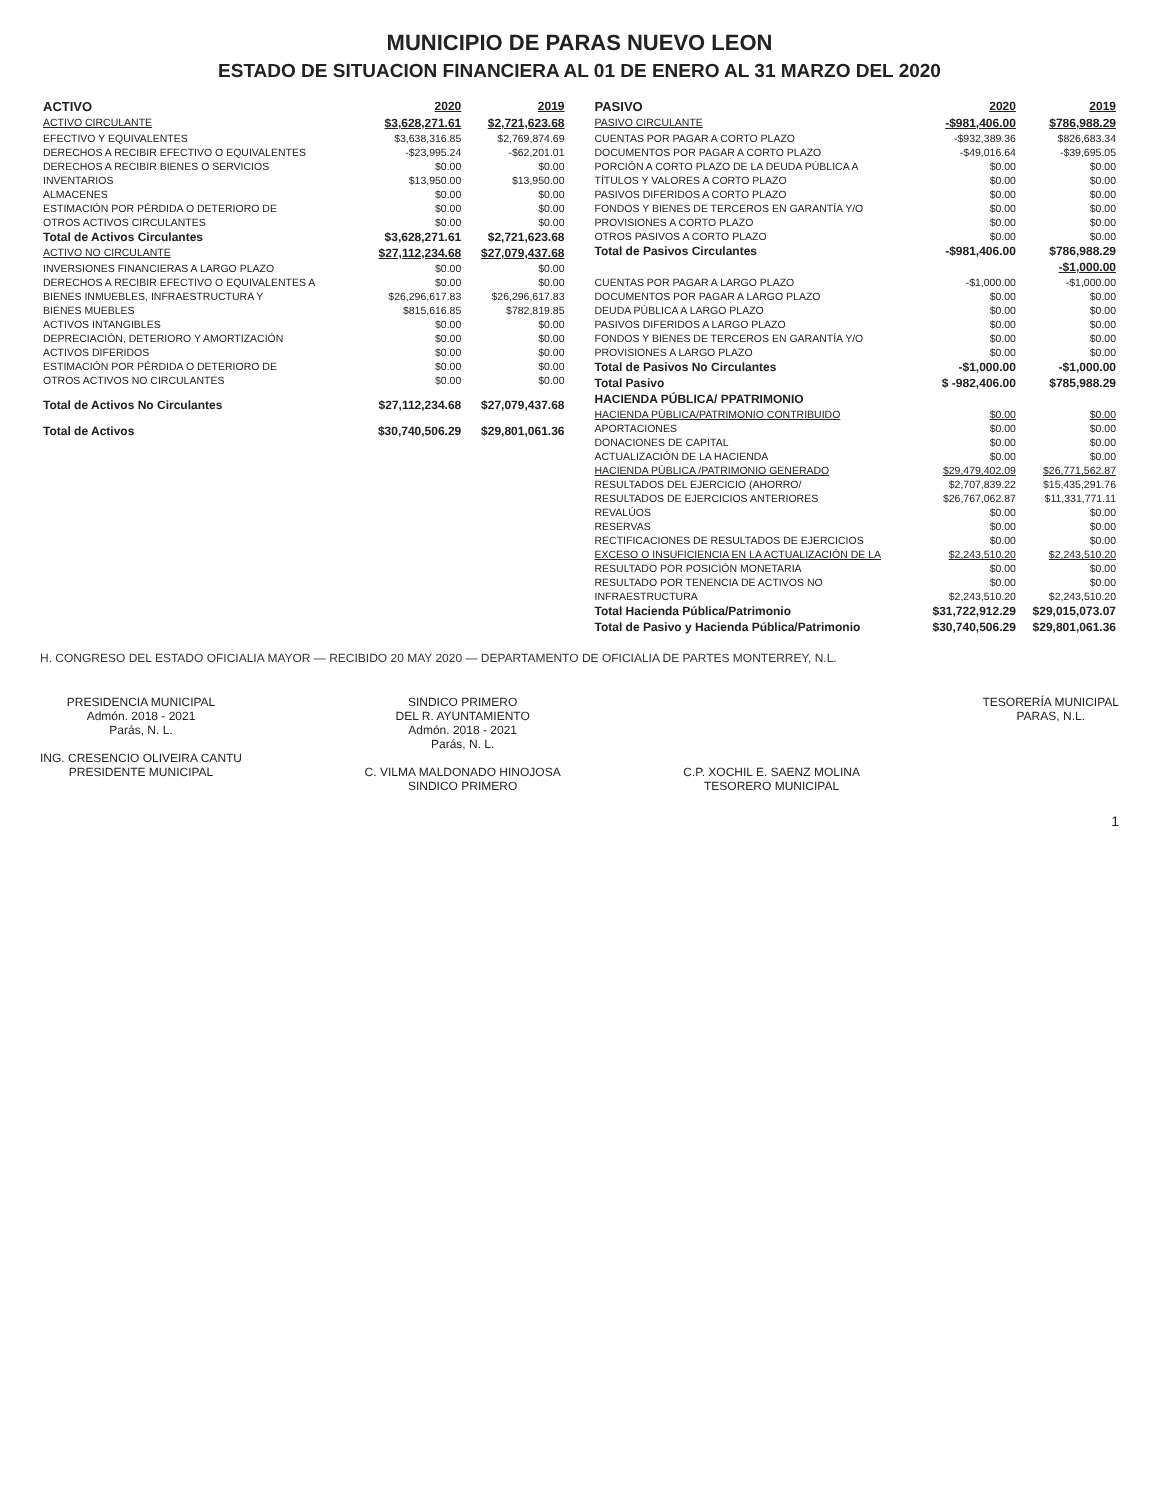MUNICIPIO DE PARAS NUEVO LEON
ESTADO DE SITUACION FINANCIERA AL 01 DE ENERO AL 31 MARZO DEL 2020
| ACTIVO | 2020 | 2019 |
| ACTIVO CIRCULANTE | $3,628,271.61 | $2,721,623.68 |
| EFECTIVO Y EQUIVALENTES | $3,638,316.85 | $2,769,874.69 |
| DERECHOS A RECIBIR EFECTIVO O EQUIVALENTES | -$23,995.24 | -$62,201.01 |
| DERECHOS A RECIBIR BIENES O SERVICIOS | $0.00 | $0.00 |
| INVENTARIOS | $13,950.00 | $13,950.00 |
| ALMACENES | $0.00 | $0.00 |
| ESTIMACIÓN POR PÉRDIDA O DETERIORO DE | $0.00 | $0.00 |
| OTROS ACTIVOS CIRCULANTES | $0.00 | $0.00 |
| Total de Activos Circulantes | $3,628,271.61 | $2,721,623.68 |
| ACTIVO NO CIRCULANTE | $27,112,234.68 | $27,079,437.68 |
| INVERSIONES FINANCIERAS A LARGO PLAZO | $0.00 | $0.00 |
| DERECHOS A RECIBIR EFECTIVO O EQUIVALENTES A | $0.00 | $0.00 |
| BIENES INMUEBLES, INFRAESTRUCTURA Y | $26,296,617.83 | $26,296,617.83 |
| BIENES MUEBLES | $815,616.85 | $782,819.85 |
| ACTIVOS INTANGIBLES | $0.00 | $0.00 |
| DEPRECIACIÓN, DETERIORO Y AMORTIZACIÓN | $0.00 | $0.00 |
| ACTIVOS DIFERIDOS | $0.00 | $0.00 |
| ESTIMACIÓN POR PÉRDIDA O DETERIORO DE | $0.00 | $0.00 |
| OTROS ACTIVOS NO CIRCULANTES | $0.00 | $0.00 |
| Total de Activos No Circulantes | $27,112,234.68 | $27,079,437.68 |
| Total de Activos | $30,740,506.29 | $29,801,061.36 |
| PASIVO | 2020 | 2019 |
| PASIVO CIRCULANTE | -$981,406.00 | $786,988.29 |
| CUENTAS POR PAGAR A CORTO PLAZO | -$932,389.36 | $826,683.34 |
| DOCUMENTOS POR PAGAR A CORTO PLAZO | -$49,016.64 | -$39,695.05 |
| PORCIÓN A CORTO PLAZO DE LA DEUDA PÚBLICA A | $0.00 | $0.00 |
| TÍTULOS Y VALORES A CORTO PLAZO | $0.00 | $0.00 |
| PASIVOS DIFERIDOS A CORTO PLAZO | $0.00 | $0.00 |
| FONDOS Y BIENES DE TERCEROS EN GARANTÍA Y/O | $0.00 | $0.00 |
| PROVISIONES A CORTO PLAZO | $0.00 | $0.00 |
| OTROS PASIVOS A CORTO PLAZO | $0.00 | $0.00 |
| Total de Pasivos Circulantes | -$981,406.00 | $786,988.29 |
| | | -$1,000.00 |
| CUENTAS POR PAGAR A LARGO PLAZO | -$1,000.00 | -$1,000.00 |
| DOCUMENTOS POR PAGAR A LARGO PLAZO | $0.00 | $0.00 |
| DEUDA PÚBLICA A LARGO PLAZO | $0.00 | $0.00 |
| PASIVOS DIFERIDOS A LARGO PLAZO | $0.00 | $0.00 |
| FONDOS Y BIENES DE TERCEROS EN GARANTÍA Y/O | $0.00 | $0.00 |
| PROVISIONES A LARGO PLAZO | $0.00 | $0.00 |
| Total de Pasivos No Circulantes | -$1,000.00 | -$1,000.00 |
| Total Pasivo | $ -982,406.00 | $785,988.29 |
| HACIENDA PÚBLICA/ PPATRIMONIO | | |
| HACIENDA PÚBLICA/PATRIMONIO CONTRIBUIDO | $0.00 | $0.00 |
| APORTACIONES | $0.00 | $0.00 |
| DONACIONES DE CAPITAL | $0.00 | $0.00 |
| ACTUALIZACIÓN DE LA HACIENDA | $0.00 | $0.00 |
| HACIENDA PÚBLICA /PATRIMONIO GENERADO | $29,479,402.09 | $26,771,562.87 |
| RESULTADOS DEL EJERCICIO (AHORRO/ | $2,707,839.22 | $15,435,291.76 |
| RESULTADOS DE EJERCICIOS ANTERIORES | $26,767,062.87 | $11,331,771.11 |
| REVALÚOS | $0.00 | $0.00 |
| RESERVAS | $0.00 | $0.00 |
| RECTIFICACIONES DE RESULTADOS DE EJERCICIOS | $0.00 | $0.00 |
| EXCESO O INSUFICIENCIA EN LA ACTUALIZACIÓN DE LA | $2,243,510.20 | $2,243,510.20 |
| RESULTADO POR POSICIÓN MONETARIA | $0.00 | $0.00 |
| RESULTADO POR TENENCIA DE ACTIVOS NO | $0.00 | $0.00 |
| INFRAESTRUCTURA | $2,243,510.20 | $2,243,510.20 |
| Total Hacienda Pública/Patrimonio | $31,722,912.29 | $29,015,073.07 |
| Total de Pasivo y Hacienda Pública/Patrimonio | $30,740,506.29 | $29,801,061.36 |
H. CONGRESO DEL ESTADO OFICIALIA MAYOR — RECIBIDO 20 MAY 2020 — DEPARTAMENTO DE OFICIALIA DE PARTES MONTERREY, N.L.
PRESIDENCIA MUNICIPAL
Admón. 2018 - 2021
Parás, N. L.
ING. CRESENCIO OLIVEIRA CANTU
PRESIDENTE MUNICIPAL
SINDICO PRIMERO
DEL R. AYUNTAMIENTO
Admón. 2018 - 2021
Parás, N. L.
C. VILMA MALDONADO HINOJOSA
SINDICO PRIMERO
C.P. XOCHIL E. SAENZ MOLINA
TESORERO MUNICIPAL
TESORERÍA MUNICIPAL
PARAS, N.L.
1